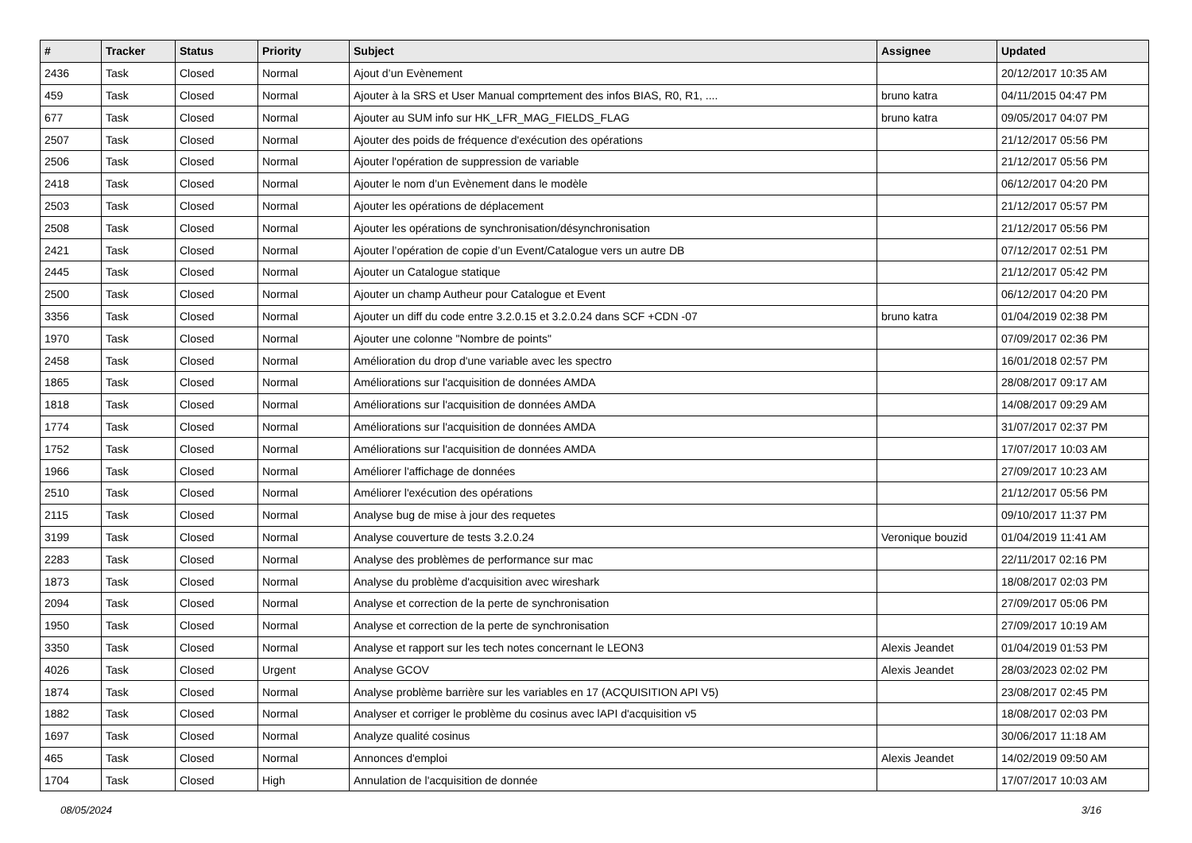| # | Tracker | Status | Priority | Subject | Assignee | Updated |
| --- | --- | --- | --- | --- | --- | --- |
| 2436 | Task | Closed | Normal | Ajout d’un Evènement | | 20/12/2017 10:35 AM |
| 459 | Task | Closed | Normal | Ajouter à la SRS et User Manual comprtement des infos BIAS, R0, R1, .... | bruno katra | 04/11/2015 04:47 PM |
| 677 | Task | Closed | Normal | Ajouter au SUM info sur HK_LFR_MAG_FIELDS_FLAG | bruno katra | 09/05/2017 04:07 PM |
| 2507 | Task | Closed | Normal | Ajouter des poids de fréquence d'exécution des opérations | | 21/12/2017 05:56 PM |
| 2506 | Task | Closed | Normal | Ajouter l'opération de suppression de variable | | 21/12/2017 05:56 PM |
| 2418 | Task | Closed | Normal | Ajouter le nom d’un Evènement dans le modèle | | 06/12/2017 04:20 PM |
| 2503 | Task | Closed | Normal | Ajouter les opérations de déplacement | | 21/12/2017 05:57 PM |
| 2508 | Task | Closed | Normal | Ajouter les opérations de synchronisation/désynchronisation | | 21/12/2017 05:56 PM |
| 2421 | Task | Closed | Normal | Ajouter l’opération de copie d’un Event/Catalogue vers un autre DB | | 07/12/2017 02:51 PM |
| 2445 | Task | Closed | Normal | Ajouter un Catalogue statique | | 21/12/2017 05:42 PM |
| 2500 | Task | Closed | Normal | Ajouter un champ Autheur pour Catalogue et Event | | 06/12/2017 04:20 PM |
| 3356 | Task | Closed | Normal | Ajouter un diff du code entre 3.2.0.15 et 3.2.0.24 dans SCF +CDN -07 | bruno katra | 01/04/2019 02:38 PM |
| 1970 | Task | Closed | Normal | Ajouter une colonne "Nombre de points" | | 07/09/2017 02:36 PM |
| 2458 | Task | Closed | Normal | Amélioration du drop d'une variable avec les spectro | | 16/01/2018 02:57 PM |
| 1865 | Task | Closed | Normal | Améliorations sur l'acquisition de données AMDA | | 28/08/2017 09:17 AM |
| 1818 | Task | Closed | Normal | Améliorations sur l'acquisition de données AMDA | | 14/08/2017 09:29 AM |
| 1774 | Task | Closed | Normal | Améliorations sur l'acquisition de données AMDA | | 31/07/2017 02:37 PM |
| 1752 | Task | Closed | Normal | Améliorations sur l'acquisition de données AMDA | | 17/07/2017 10:03 AM |
| 1966 | Task | Closed | Normal | Améliorer l'affichage de données | | 27/09/2017 10:23 AM |
| 2510 | Task | Closed | Normal | Améliorer l'exécution des opérations | | 21/12/2017 05:56 PM |
| 2115 | Task | Closed | Normal | Analyse bug de mise à jour des requetes | | 09/10/2017 11:37 PM |
| 3199 | Task | Closed | Normal | Analyse couverture de tests 3.2.0.24 | Veronique bouzid | 01/04/2019 11:41 AM |
| 2283 | Task | Closed | Normal | Analyse des problèmes de performance sur mac | | 22/11/2017 02:16 PM |
| 1873 | Task | Closed | Normal | Analyse du problème d'acquisition avec wireshark | | 18/08/2017 02:03 PM |
| 2094 | Task | Closed | Normal | Analyse et correction de la perte de synchronisation | | 27/09/2017 05:06 PM |
| 1950 | Task | Closed | Normal | Analyse et correction de la perte de synchronisation | | 27/09/2017 10:19 AM |
| 3350 | Task | Closed | Normal | Analyse et rapport sur les tech notes concernant le LEON3 | Alexis Jeandet | 01/04/2019 01:53 PM |
| 4026 | Task | Closed | Urgent | Analyse GCOV | Alexis Jeandet | 28/03/2023 02:02 PM |
| 1874 | Task | Closed | Normal | Analyse problème barrière sur les variables en 17 (ACQUISITION API V5) | | 23/08/2017 02:45 PM |
| 1882 | Task | Closed | Normal | Analyser et corriger le problème du cosinus avec lAPI d'acquisition v5 | | 18/08/2017 02:03 PM |
| 1697 | Task | Closed | Normal | Analyze qualité cosinus | | 30/06/2017 11:18 AM |
| 465 | Task | Closed | Normal | Annonces d'emploi | Alexis Jeandet | 14/02/2019 09:50 AM |
| 1704 | Task | Closed | High | Annulation de l'acquisition de donnée | | 17/07/2017 10:03 AM |
08/05/2024 3/16